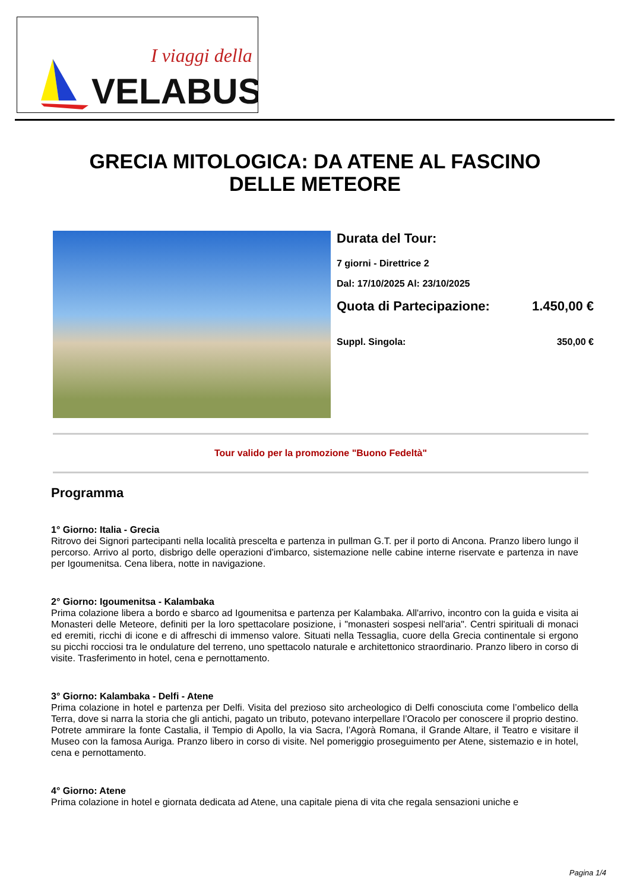I viaggi della
VELABUS
GRECIA MITOLOGICA: DA ATENE AL FASCINO
DELLE METEORE
Durata del Tour:
7 giorni - Direttrice 2
Dal: 17/10/2025 Al: 23/10/2025
Quota di Partecipazione: 1.450,00 €
Suppl. Singola: 350,00 €
Tour valido per la promozione "Buono Fedeltà"
Programma
1° Giorno: Italia - Grecia
Ritrovo dei Signori partecipanti nella località prescelta e partenza in pullman G.T. per il porto di Ancona. Pranzo libero lungo il percorso. Arrivo al porto, disbrigo delle operazioni d'imbarco, sistemazione nelle cabine interne riservate e partenza in nave per Igoumenitsa. Cena libera, notte in navigazione.
2° Giorno: Igoumenitsa - Kalambaka
Prima colazione libera a bordo e sbarco ad Igoumenitsa e partenza per Kalambaka. All'arrivo, incontro con la guida e visita ai Monasteri delle Meteore, definiti per la loro spettacolare posizione, i "monasteri sospesi nell'aria". Centri spirituali di monaci ed eremiti, ricchi di icone e di affreschi di immenso valore. Situati nella Tessaglia, cuore della Grecia continentale si ergono su picchi rocciosi tra le ondulature del terreno, uno spettacolo naturale e architettonico straordinario. Pranzo libero in corso di visite. Trasferimento in hotel, cena e pernottamento.
3° Giorno: Kalambaka - Delfi - Atene
Prima colazione in hotel e partenza per Delfi. Visita del prezioso sito archeologico di Delfi conosciuta come l’ombelico della Terra, dove si narra la storia che gli antichi, pagato un tributo, potevano interpellare l’Oracolo per conoscere il proprio destino. Potrete ammirare la fonte Castalia, il Tempio di Apollo, la via Sacra, l’Agorà Romana, il Grande Altare, il Teatro e visitare il Museo con la famosa Auriga. Pranzo libero in corso di visite. Nel pomeriggio proseguimento per Atene, sistemazio e in hotel, cena e pernottamento.
4° Giorno: Atene
Prima colazione in hotel e giornata dedicata ad Atene, una capitale piena di vita che regala sensazioni uniche e
Pagina 1/4